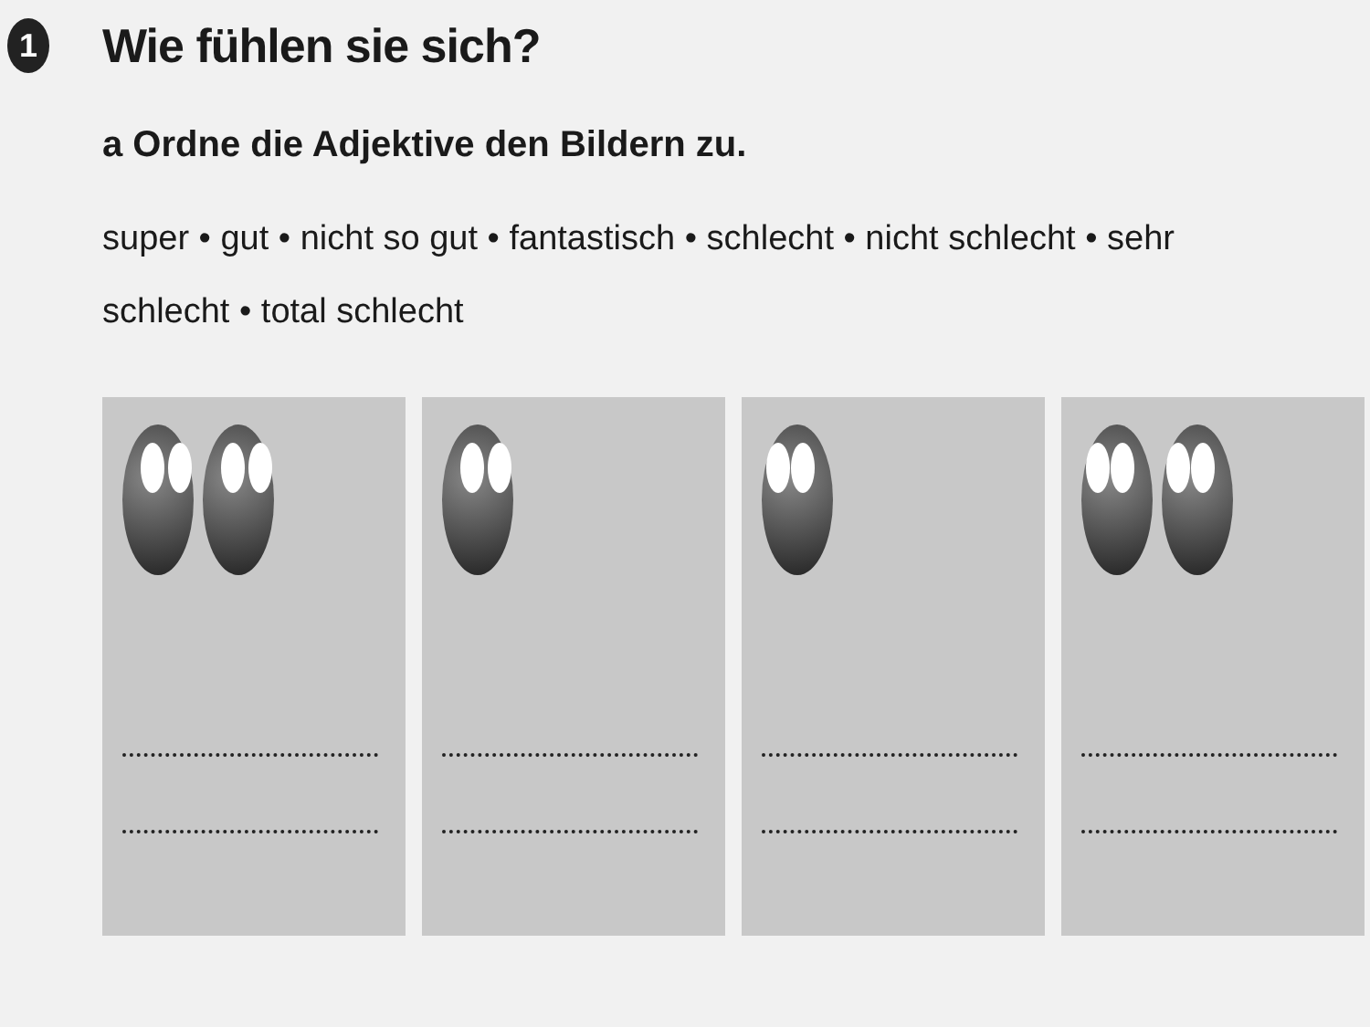1
Wie fühlen sie sich?
a Ordne die Adjektive den Bildern zu.
super • gut • nicht so gut • fantastisch • schlecht • nicht schlecht • sehr schlecht • total schlecht